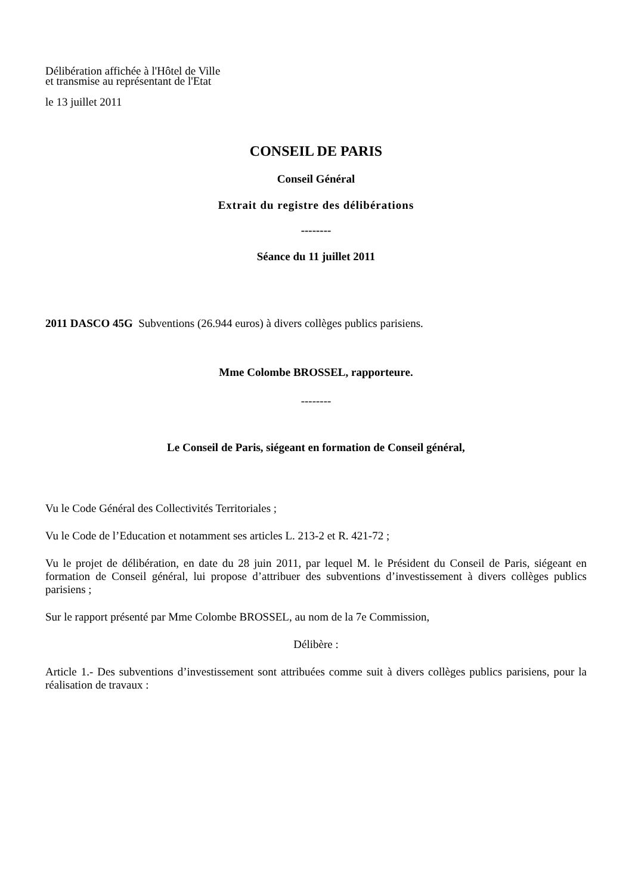Délibération affichée à l'Hôtel de Ville
et transmise au représentant de l'Etat
le 13 juillet 2011
CONSEIL DE PARIS
Conseil Général
Extrait du registre des délibérations
--------
Séance du 11 juillet 2011
2011 DASCO 45G Subventions (26.944 euros) à divers collèges publics parisiens.
Mme Colombe BROSSEL, rapporteure.
--------
Le Conseil de Paris, siégeant en formation de Conseil général,
Vu le Code Général des Collectivités Territoriales ;
Vu le Code de l’Education et notamment ses articles L. 213-2 et R. 421-72 ;
Vu le projet de délibération, en date du 28 juin 2011, par lequel M. le Président du Conseil de Paris, siégeant en formation de Conseil général, lui propose d’attribuer des subventions d’investissement à divers collèges publics parisiens ;
Sur le rapport présenté par Mme Colombe BROSSEL, au nom de la 7e Commission,
Délibère :
Article 1.- Des subventions d’investissement sont attribuées comme suit à divers collèges publics parisiens, pour la réalisation de travaux :